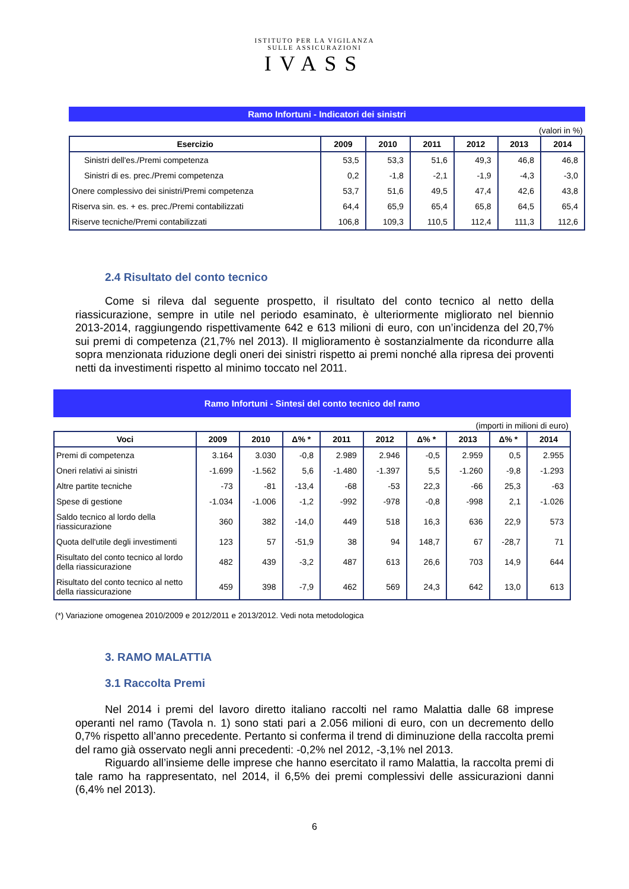ISTITUTO PER LA VIGILANZA
SULLE ASSICURAZIONI
IVASS
Ramo Infortuni - Indicatori dei sinistri
(valori in %)
| Esercizio | 2009 | 2010 | 2011 | 2012 | 2013 | 2014 |
| --- | --- | --- | --- | --- | --- | --- |
| Sinistri dell'es./Premi competenza | 53,5 | 53,3 | 51,6 | 49,3 | 46,8 | 46,8 |
| Sinistri di es. prec./Premi competenza | 0,2 | -1,8 | -2,1 | -1,9 | -4,3 | -3,0 |
| Onere complessivo dei sinistri/Premi competenza | 53,7 | 51,6 | 49,5 | 47,4 | 42,6 | 43,8 |
| Riserva sin. es. + es. prec./Premi contabilizzati | 64,4 | 65,9 | 65,4 | 65,8 | 64,5 | 65,4 |
| Riserve tecniche/Premi contabilizzati | 106,8 | 109,3 | 110,5 | 112,4 | 111,3 | 112,6 |
2.4 Risultato del conto tecnico
Come si rileva dal seguente prospetto, il risultato del conto tecnico al netto della riassicurazione, sempre in utile nel periodo esaminato, è ulteriormente migliorato nel biennio 2013-2014, raggiungendo rispettivamente 642 e 613 milioni di euro, con un’incidenza del 20,7% sui premi di competenza (21,7% nel 2013). Il miglioramento è sostanzialmente da ricondurre alla sopra menzionata riduzione degli oneri dei sinistri rispetto ai premi nonché alla ripresa dei proventi netti da investimenti rispetto al minimo toccato nel 2011.
Ramo Infortuni - Sintesi del conto tecnico del ramo
(importi in milioni di euro)
| Voci | 2009 | 2010 | Δ% * | 2011 | 2012 | Δ% * | 2013 | Δ% * | 2014 |
| --- | --- | --- | --- | --- | --- | --- | --- | --- | --- |
| Premi di competenza | 3.164 | 3.030 | -0,8 | 2.989 | 2.946 | -0,5 | 2.959 | 0,5 | 2.955 |
| Oneri relativi ai sinistri | -1.699 | -1.562 | 5,6 | -1.480 | -1.397 | 5,5 | -1.260 | -9,8 | -1.293 |
| Altre partite tecniche | -73 | -81 | -13,4 | -68 | -53 | 22,3 | -66 | 25,3 | -63 |
| Spese di gestione | -1.034 | -1.006 | -1,2 | -992 | -978 | -0,8 | -998 | 2,1 | -1.026 |
| Saldo tecnico al lordo della riassicurazione | 360 | 382 | -14,0 | 449 | 518 | 16,3 | 636 | 22,9 | 573 |
| Quota dell'utile degli investimenti | 123 | 57 | -51,9 | 38 | 94 | 148,7 | 67 | -28,7 | 71 |
| Risultato del conto tecnico al lordo della riassicurazione | 482 | 439 | -3,2 | 487 | 613 | 26,6 | 703 | 14,9 | 644 |
| Risultato del conto tecnico al netto della riassicurazione | 459 | 398 | -7,9 | 462 | 569 | 24,3 | 642 | 13,0 | 613 |
(*) Variazione omogenea 2010/2009 e 2012/2011 e 2013/2012. Vedi nota metodologica
3. RAMO MALATTIA
3.1 Raccolta Premi
Nel 2014 i premi del lavoro diretto italiano raccolti nel ramo Malattia dalle 68 imprese operanti nel ramo (Tavola n. 1) sono stati pari a 2.056 milioni di euro, con un decremento dello 0,7% rispetto all’anno precedente. Pertanto si conferma il trend di diminuzione della raccolta premi del ramo già osservato negli anni precedenti: -0,2% nel 2012, -3,1% nel 2013.
Riguardo all’insieme delle imprese che hanno esercitato il ramo Malattia, la raccolta premi di tale ramo ha rappresentato, nel 2014, il 6,5% dei premi complessivi delle assicurazioni danni (6,4% nel 2013).
6